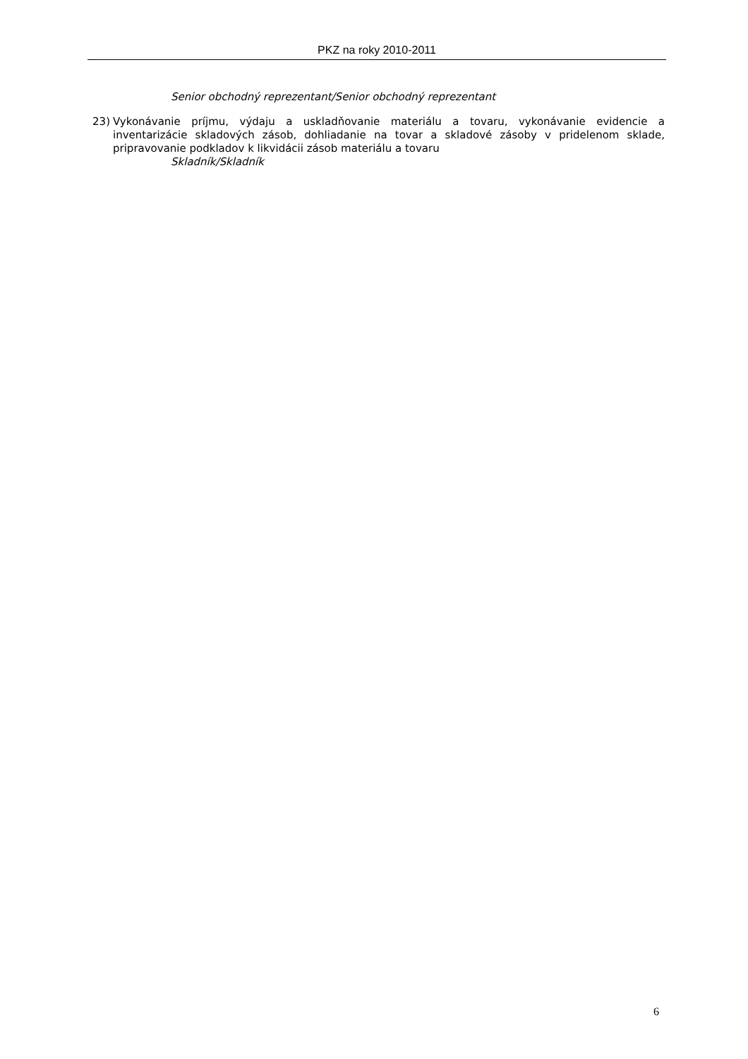PKZ na roky 2010-2011
Senior obchodný reprezentant/Senior obchodný reprezentant
23) Vykonávanie príjmu, výdaju a uskladňovanie materiálu a tovaru, vykonávanie evidencie a inventarizácie skladových zásob, dohliadanie na tovar a skladové zásoby v pridelenom sklade, pripravovanie podkladov k likvidácii zásob materiálu a tovaru
Skladník/Skladník
6